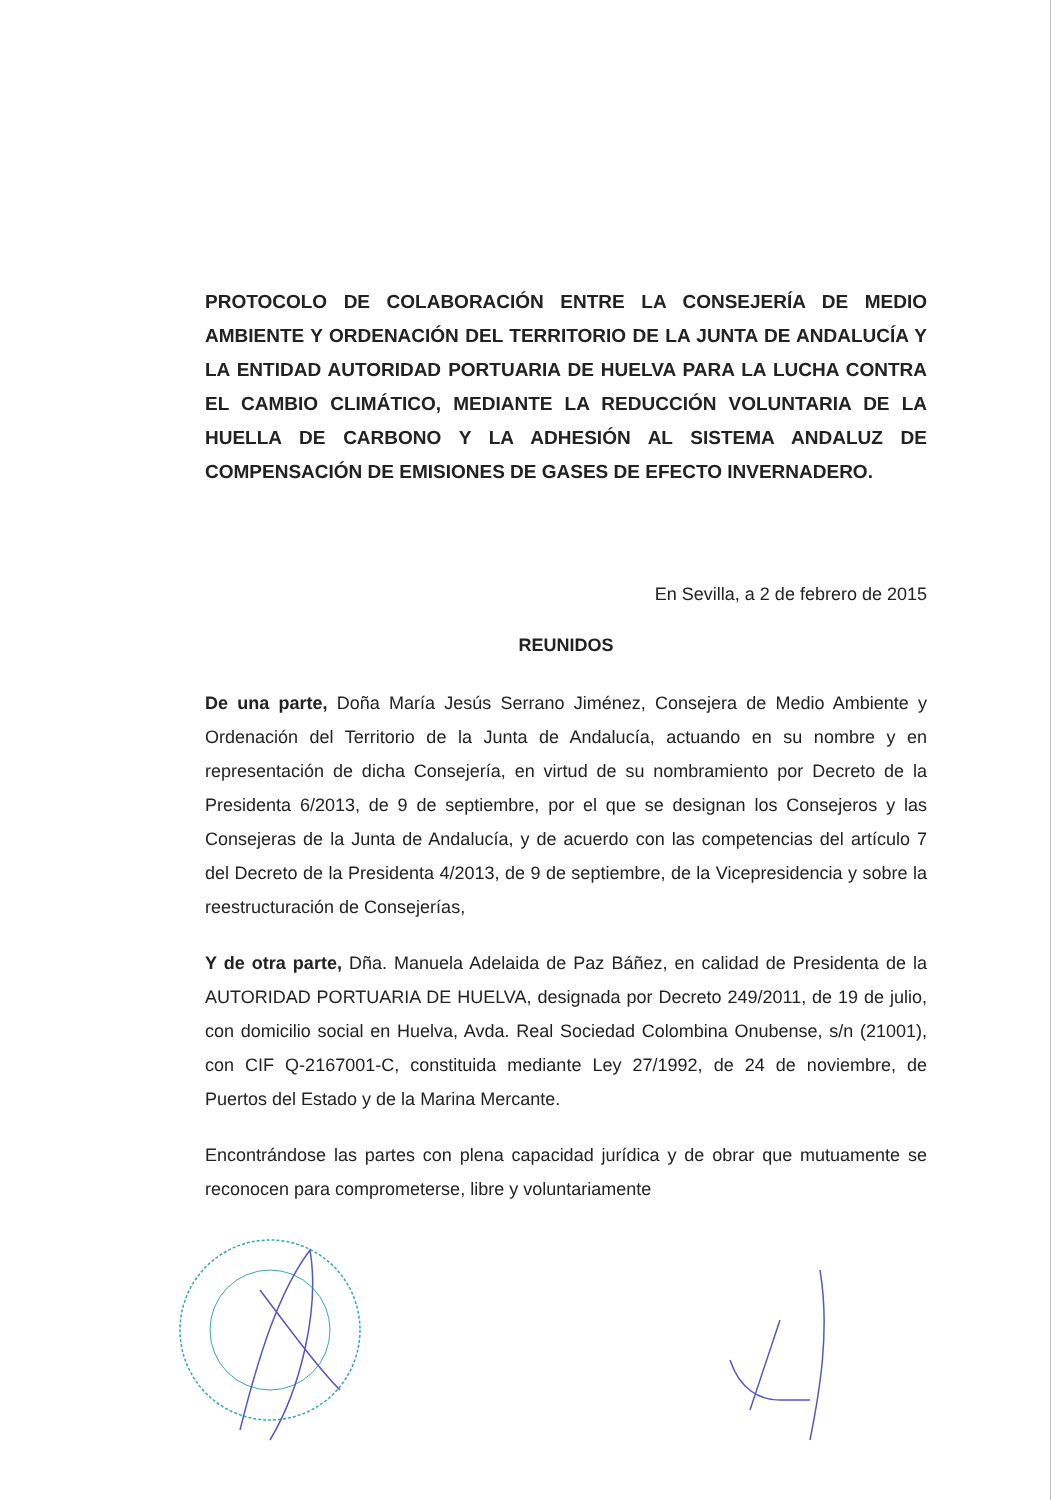PROTOCOLO DE COLABORACIÓN ENTRE LA CONSEJERÍA DE MEDIO AMBIENTE Y ORDENACIÓN DEL TERRITORIO DE LA JUNTA DE ANDALUCÍA Y LA ENTIDAD AUTORIDAD PORTUARIA DE HUELVA PARA LA LUCHA CONTRA EL CAMBIO CLIMÁTICO, MEDIANTE LA REDUCCIÓN VOLUNTARIA DE LA HUELLA DE CARBONO Y LA ADHESIÓN AL SISTEMA ANDALUZ DE COMPENSACIÓN DE EMISIONES DE GASES DE EFECTO INVERNADERO.
En Sevilla, a 2 de febrero de 2015
REUNIDOS
De una parte, Doña María Jesús Serrano Jiménez, Consejera de Medio Ambiente y Ordenación del Territorio de la Junta de Andalucía, actuando en su nombre y en representación de dicha Consejería, en virtud de su nombramiento por Decreto de la Presidenta 6/2013, de 9 de septiembre, por el que se designan los Consejeros y las Consejeras de la Junta de Andalucía, y de acuerdo con las competencias del artículo 7 del Decreto de la Presidenta 4/2013, de 9 de septiembre, de la Vicepresidencia y sobre la reestructuración de Consejerías,
Y de otra parte, Dña. Manuela Adelaida de Paz Báñez, en calidad de Presidenta de la AUTORIDAD PORTUARIA DE HUELVA, designada por Decreto 249/2011, de 19 de julio, con domicilio social en Huelva, Avda. Real Sociedad Colombina Onubense, s/n (21001), con CIF Q-2167001-C, constituida mediante Ley 27/1992, de 24 de noviembre, de Puertos del Estado y de la Marina Mercante.
Encontrándose las partes con plena capacidad jurídica y de obrar que mutuamente se reconocen para comprometerse, libre y voluntariamente